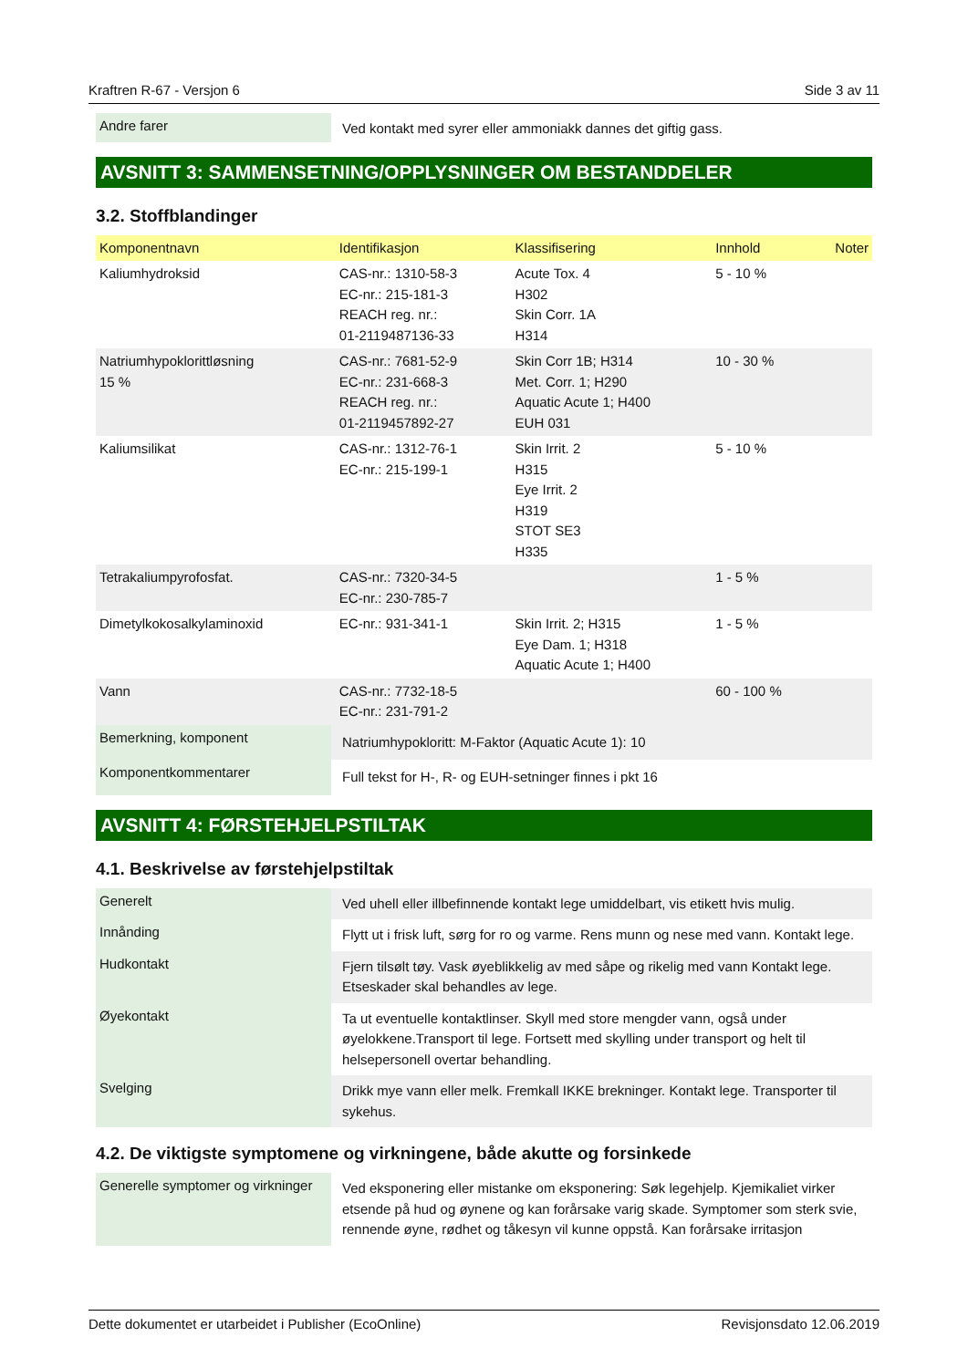Kraftren R-67 - Versjon 6 Side 3 av 11
| Andre farer | Ved kontakt med syrer eller ammoniakk dannes det giftig gass. |
AVSNITT 3: SAMMENSETNING/OPPLYSNINGER OM BESTANDDELER
3.2. Stoffblandinger
| Komponentnavn | Identifikasjon | Klassifisering | Innhold | Noter |
| --- | --- | --- | --- | --- |
| Kaliumhydroksid | CAS-nr.: 1310-58-3 EC-nr.: 215-181-3 REACH reg. nr.: 01-2119487136-33 | Acute Tox. 4 H302 Skin Corr. 1A H314 | 5 - 10 % | |
| Natriumhypoklorittløsning 15 % | CAS-nr.: 7681-52-9 EC-nr.: 231-668-3 REACH reg. nr.: 01-2119457892-27 | Skin Corr 1B; H314 Met. Corr. 1; H290 Aquatic Acute 1; H400 EUH 031 | 10 - 30 % | |
| Kaliumsilikat | CAS-nr.: 1312-76-1 EC-nr.: 215-199-1 | Skin Irrit. 2 H315 Eye Irrit. 2 H319 STOT SE3 H335 | 5 - 10 % | |
| Tetrakaliumpyrofosfat. | CAS-nr.: 7320-34-5 EC-nr.: 230-785-7 | | 1 - 5 % | |
| Dimetylkokosalkylaminoxid | EC-nr.: 931-341-1 | Skin Irrit. 2; H315 Eye Dam. 1; H318 Aquatic Acute 1; H400 | 1 - 5 % | |
| Vann | CAS-nr.: 7732-18-5 EC-nr.: 231-791-2 | | 60 - 100 % | |
| Bemerkning, komponent | Natriumhypokloritt: M-Faktor (Aquatic Acute 1): 10 |
| Komponentkommentarer | Full tekst for H-, R- og EUH-setninger finnes i pkt 16 |
AVSNITT 4: FØRSTEHJELPSTILTAK
4.1. Beskrivelse av førstehjelpstiltak
| Generelt | Ved uhell eller illbefinnende kontakt lege umiddelbart, vis etikett hvis mulig. |
| Innånding | Flytt ut i frisk luft, sørg for ro og varme. Rens munn og nese med vann. Kontakt lege. |
| Hudkontakt | Fjern tilsølt tøy. Vask øyeblikkelig av med såpe og rikelig med vann Kontakt lege. Etseskader skal behandles av lege. |
| Øyekontakt | Ta ut eventuelle kontaktlinser. Skyll med store mengder vann, også under øyelokkene.Transport til lege. Fortsett med skylling under transport og helt til helsepersonell overtar behandling. |
| Svelging | Drikk mye vann eller melk. Fremkall IKKE brekninger. Kontakt lege. Transporter til sykehus. |
4.2. De viktigste symptomene og virkningene, både akutte og forsinkede
| Generelle symptomer og virkninger | Ved eksponering eller mistanke om eksponering: Søk legehjelp. Kjemikaliet virker etsende på hud og øynene og kan forårsake varig skade. Symptomer som sterk svie, rennende øyne, rødhet og tåkesyn vil kunne oppstå. Kan forårsake irritasjon |
Dette dokumentet er utarbeidet i Publisher (EcoOnline) Revisjonsdato 12.06.2019